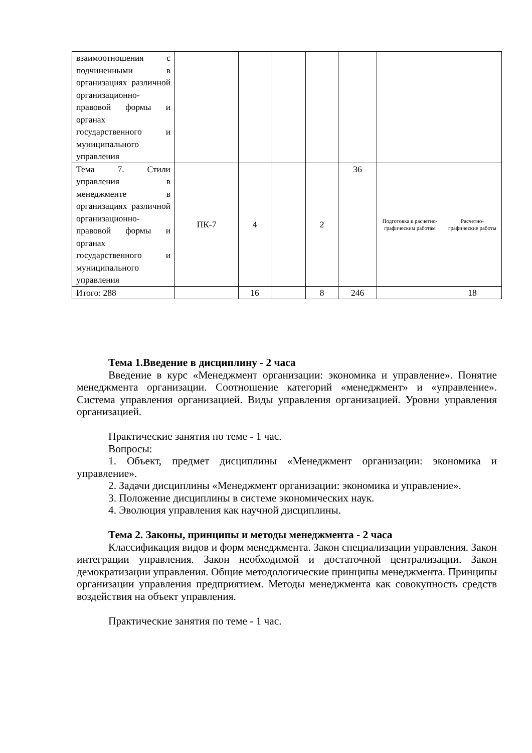| взаимоотношения с подчиненными в организациях различной организационно-правовой формы и органах государственного и муниципального управления | | | | | | | |
| Тема 7. Стили управления в менеджменте в организациях различной организационно-правовой формы и органах государственного и муниципального управления | ПК-7 | 4 | | 2 | 36 | Подготовка к расчетно-графическим работам | Расчетно-графические работы |
| Итого: 288 | | 16 | | 8 | 246 | | 18 |
Тема 1.Введение в дисциплину - 2 часа
Введение в курс «Менеджмент организации: экономика и управление». Понятие менеджмента организации. Соотношение категорий «менеджмент» и «управление». Система управления организацией. Виды управления организацией. Уровни управления организацией.
Практические занятия по теме - 1 час.
Вопросы:
1. Объект, предмет дисциплины «Менеджмент организации: экономика и управление».
2. Задачи дисциплины «Менеджмент организации: экономика и управление».
3. Положение дисциплины в системе экономических наук.
4. Эволюция управления как научной дисциплины.
Тема 2. Законы, принципы и методы менеджмента - 2 часа
Классификация видов и форм менеджмента. Закон специализации управления. Закон интеграции управления. Закон необходимой и достаточной централизации. Закон демократизации управления. Общие методологические принципы менеджмента. Принципы организации управления предприятием. Методы менеджмента как совокупность средств воздействия на объект управления.
Практические занятия по теме - 1 час.